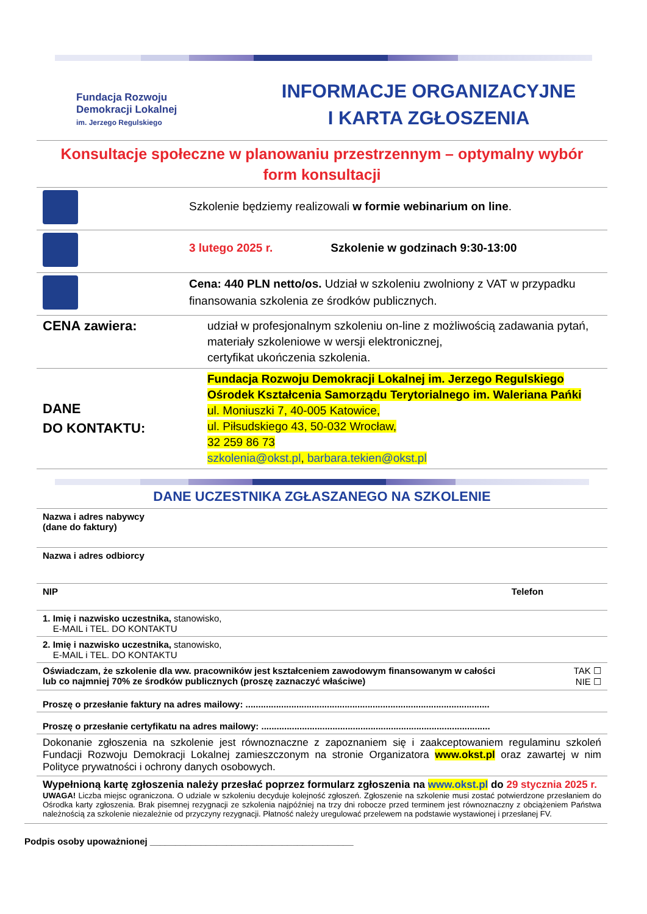Fundacja Rozwoju
Demokracji Lokalnej
im. Jerzego Regulskiego
INFORMACJE ORGANIZACYJNE
I KARTA ZGŁOSZENIA
| Konsultacje społeczne w planowaniu przestrzennym – optymalny wybór form konsultacji | |
| | Szkolenie będziemy realizowali w formie webinarium on line . |
| | 3 lutego 2025 r. Szkolenie w godzinach 9:30-13:00 |
| | Cena: 440 PLN netto/os. Udział w szkoleniu zwolniony z VAT w przypadku finansowania szkolenia ze środków publicznych. |
| CENA zawiera: | udział w profesjonalnym szkoleniu on-line z możliwością zadawania pytań, materiały szkoleniowe w wersji elektronicznej, certyfikat ukończenia szkolenia. |
| DANE DO KONTAKTU: | Fundacja Rozwoju Demokracji Lokalnej im. Jerzego Regulskiego Ośrodek Kształcenia Samorządu Terytorialnego im. Waleriana Pańki ul. Moniuszki 7, 40-005 Katowice, ul. Piłsudskiego 43, 50-032 Wrocław, 32 259 86 73 szkolenia@okst.pl , barbara.tekien@okst.pl |
DANE UCZESTNIKA ZGŁASZANEGO NA SZKOLENIE
| Nazwa i adres nabywcy (dane do faktury) | |
| Nazwa i adres odbiorcy | |
| NIP | Telefon |
| 1. Imię i nazwisko uczestnika, stanowisko, E-MAIL i TEL. DO KONTAKTU | |
| 2. Imię i nazwisko uczestnika, stanowisko, E-MAIL i TEL. DO KONTAKTU | |
| Oświadczam, że szkolenie dla ww. pracowników jest kształceniem zawodowym finansowanym w całości lub co najmniej 70% ze środków publicznych (proszę zaznaczyć właściwe) | TAK ☐ NIE ☐ |
| Proszę o przesłanie faktury na adres mailowy: ................................................................................................ | |
| Proszę o przesłanie certyfikatu na adres mailowy: .......................................................................................... | |
| Dokonanie zgłoszenia na szkolenie jest równoznaczne z zapoznaniem się i zaakceptowaniem regulaminu szkoleń Fundacji Rozwoju Demokracji Lokalnej zamieszczonym na stronie Organizatora www.okst.pl oraz zawartej w nim Polityce prywatności i ochrony danych osobowych. | |
| Wypełnioną kartę zgłoszenia należy przesłać poprzez formularz zgłoszenia na www.okst.pl do 29 stycznia 2025 r. UWAGA! Liczba miejsc ograniczona. O udziale w szkoleniu decyduje kolejność zgłoszeń. Zgłoszenie na szkolenie musi zostać potwierdzone przesłaniem do Ośrodka karty zgłoszenia. Brak pisemnej rezygnacji ze szkolenia najpóźniej na trzy dni robocze przed terminem jest równoznaczny z obciążeniem Państwa należnością za szkolenie niezależnie od przyczyny rezygnacji. Płatność należy uregulować przelewem na podstawie wystawionej i przesłanej FV. | |
Podpis osoby upoważnionej ________________________________________